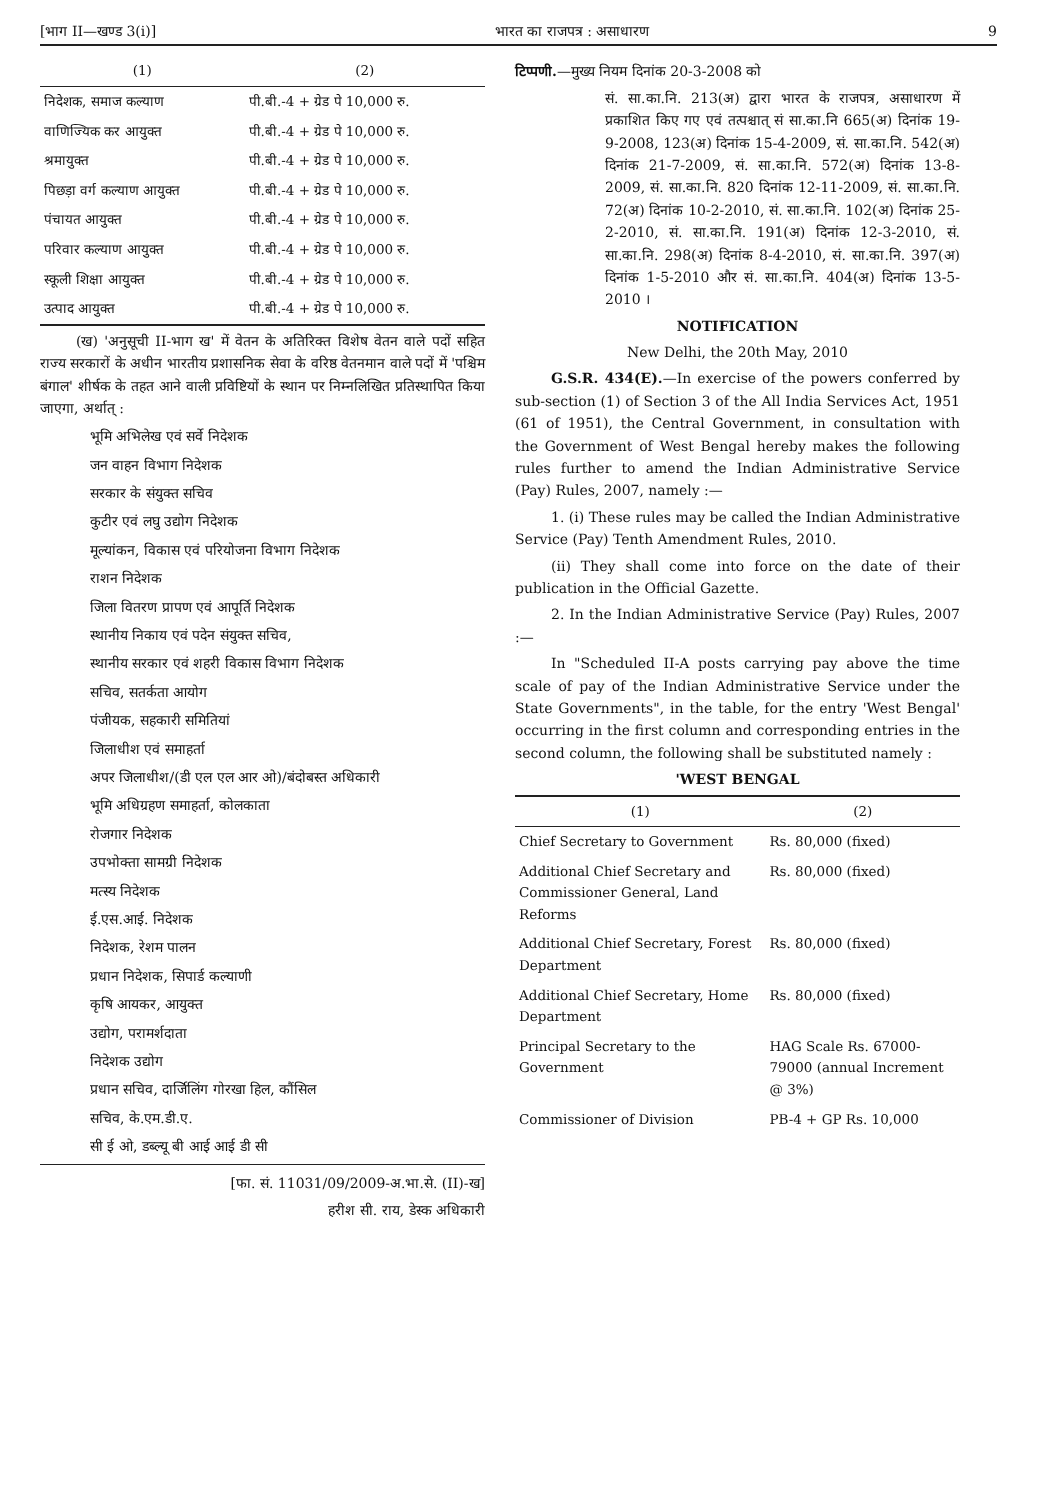[भाग II—खण्ड 3(i)] भारत का राजपत्र : असाधारण 9
| (1) | (2) |
| --- | --- |
| निदेशक, समाज कल्याण | पी.बी.-4 + ग्रेड पे 10,000 रु. |
| वाणिज्यिक कर आयुक्त | पी.बी.-4 + ग्रेड पे 10,000 रु. |
| श्रमायुक्त | पी.बी.-4 + ग्रेड पे 10,000 रु. |
| पिछड़ा वर्ग कल्याण आयुक्त | पी.बी.-4 + ग्रेड पे 10,000 रु. |
| पंचायत आयुक्त | पी.बी.-4 + ग्रेड पे 10,000 रु. |
| परिवार कल्याण आयुक्त | पी.बी.-4 + ग्रेड पे 10,000 रु. |
| स्कूली शिक्षा आयुक्त | पी.बी.-4 + ग्रेड पे 10,000 रु. |
| उत्पाद आयुक्त | पी.बी.-4 + ग्रेड पे 10,000 रु. |
(ख) 'अनुसूची II-भाग ख' में वेतन के अतिरिक्त विशेष वेतन वाले पदों सहित राज्य सरकारों के अधीन भारतीय प्रशासनिक सेवा के वरिष्ठ वेतनमान वाले पदों में 'पश्चिम बंगाल' शीर्षक के तहत आने वाली प्रविष्टियों के स्थान पर निम्नलिखित प्रतिस्थापित किया जाएगा, अर्थात् :
भूमि अभिलेख एवं सर्वे निदेशक
जन वाहन विभाग निदेशक
सरकार के संयुक्त सचिव
कुटीर एवं लघु उद्योग निदेशक
मूल्यांकन, विकास एवं परियोजना विभाग निदेशक
राशन निदेशक
जिला वितरण प्रापण एवं आपूर्ति निदेशक
स्थानीय निकाय एवं पदेन संयुक्त सचिव,
स्थानीय सरकार एवं शहरी विकास विभाग निदेशक
सचिव, सतर्कता आयोग
पंजीयक, सहकारी समितियां
जिलाधीश एवं समाहर्ता
अपर जिलाधीश/(डी एल एल आर ओ)/बंदोबस्त अधिकारी
भूमि अधिग्रहण समाहर्ता, कोलकाता
रोजगार निदेशक
उपभोक्ता सामग्री निदेशक
मत्स्य निदेशक
ई.एस.आई. निदेशक
निदेशक, रेशम पालन
प्रधान निदेशक, सिपार्ड कल्याणी
कृषि आयकर, आयुक्त
उद्योग, परामर्शदाता
निदेशक उद्योग
प्रधान सचिव, दार्जिलिंग गोरखा हिल, कौंसिल
सचिव, के.एम.डी.ए.
सी ई ओ, डब्ल्यू बी आई आई डी सी
[फा. सं. 11031/09/2009-अ.भा.से. (II)-ख]
हरीश सी. राय, डेस्क अधिकारी
टिप्पणी.—मुख्य नियम दिनांक 20-3-2008 को
सं. सा.का.नि. 213(अ) द्वारा भारत के राजपत्र, असाधारण में प्रकाशित किए गए एवं तत्पश्चात् सं सा.का.नि 665(अ) दिनांक 19-9-2008, 123(अ) दिनांक 15-4-2009, सं. सा.का.नि. 542(अ) दिनांक 21-7-2009, सं. सा.का.नि. 572(अ) दिनांक 13-8-2009, सं. सा.का.नि. 820 दिनांक 12-11-2009, सं. सा.का.नि. 72(अ) दिनांक 10-2-2010, सं. सा.का.नि. 102(अ) दिनांक 25-2-2010, सं. सा.का.नि. 191(अ) दिनांक 12-3-2010, सं. सा.का.नि. 298(अ) दिनांक 8-4-2010, सं. सा.का.नि. 397(अ) दिनांक 1-5-2010 और सं. सा.का.नि. 404(अ) दिनांक 13-5-2010 ।
NOTIFICATION
New Delhi, the 20th May, 2010
G.S.R. 434(E).—In exercise of the powers conferred by sub-section (1) of Section 3 of the All India Services Act, 1951 (61 of 1951), the Central Government, in consultation with the Government of West Bengal hereby makes the following rules further to amend the Indian Administrative Service (Pay) Rules, 2007, namely :—
1. (i) These rules may be called the Indian Administrative Service (Pay) Tenth Amendment Rules, 2010.
(ii) They shall come into force on the date of their publication in the Official Gazette.
2. In the Indian Administrative Service (Pay) Rules, 2007 :—
In "Scheduled II-A posts carrying pay above the time scale of pay of the Indian Administrative Service under the State Governments", in the table, for the entry 'West Bengal' occurring in the first column and corresponding entries in the second column, the following shall be substituted namely :
'WEST BENGAL
| (1) | (2) |
| --- | --- |
| Chief Secretary to Government | Rs. 80,000 (fixed) |
| Additional Chief Secretary and Commissioner General, Land Reforms | Rs. 80,000 (fixed) |
| Additional Chief Secretary, Forest Department | Rs. 80,000 (fixed) |
| Additional Chief Secretary, Home Department | Rs. 80,000 (fixed) |
| Principal Secretary to the Government | HAG Scale Rs. 67000-79000 (annual Increment @ 3%) |
| Commissioner of Division | PB-4 + GP Rs. 10,000 |